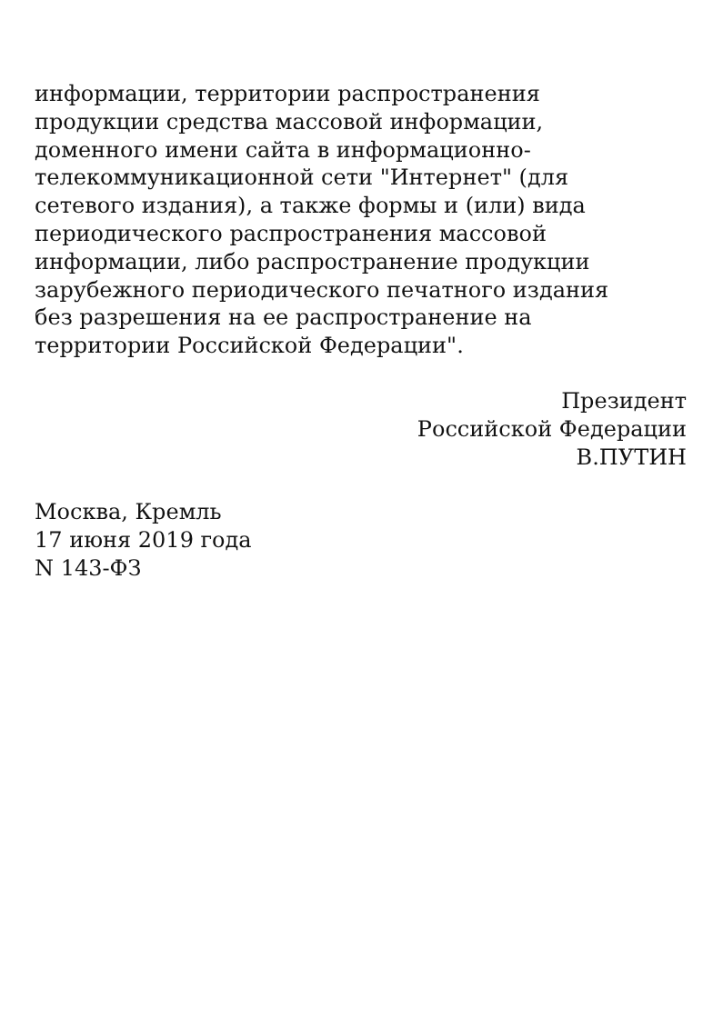информации, территории распространения
продукции средства массовой информации,
доменного имени сайта в информационно-
телекоммуникационной сети "Интернет" (для
сетевого издания), а также формы и (или) вида
периодического распространения массовой
информации, либо распространение продукции
зарубежного периодического печатного издания
без разрешения на ее распространение на
территории Российской Федерации".
Президент
Российской Федерации
В.ПУТИН
Москва, Кремль
17 июня 2019 года
N 143-ФЗ